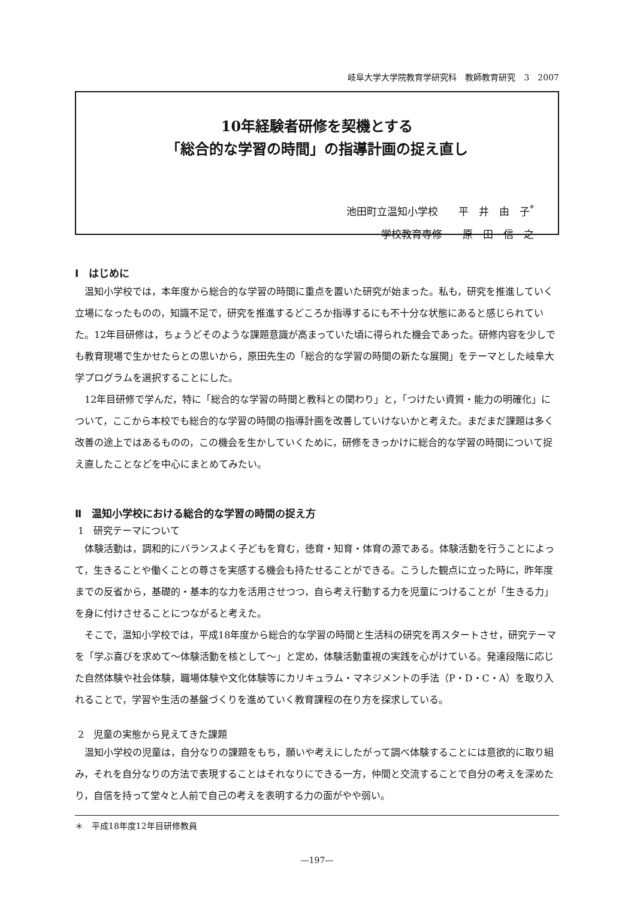岐阜大学大学院教育学研究科　教師教育研究　3　2007
10年経験者研修を契機とする
「総合的な学習の時間」の指導計画の捉え直し
池田町立温知小学校　　平　井　由　子<sup>*</sup>
学校教育専修　　原　田　信　之　
Ⅰ　はじめに
温知小学校では，本年度から総合的な学習の時間に重点を置いた研究が始まった。私も，研究を推進していく立場になったものの，知識不足で，研究を推進するどころか指導するにも不十分な状態にあると感じられていた。12年目研修は，ちょうどそのような課題意識が高まっていた頃に得られた機会であった。研修内容を少しでも教育現場で生かせたらとの思いから，原田先生の「総合的な学習の時間の新たな展開」をテーマとした岐阜大学プログラムを選択することにした。
12年目研修で学んだ，特に「総合的な学習の時間と教科との関わり」と，「つけたい資質・能力の明確化」について，ここから本校でも総合的な学習の時間の指導計画を改善していけないかと考えた。まだまだ課題は多く改善の途上ではあるものの，この機会を生かしていくために，研修をきっかけに総合的な学習の時間について捉え直したことなどを中心にまとめてみたい。
Ⅱ　温知小学校における総合的な学習の時間の捉え方
1　研究テーマについて
体験活動は，調和的にバランスよく子どもを育む，徳育・知育・体育の源である。体験活動を行うことによって，生きることや働くことの尊さを実感する機会も持たせることができる。こうした観点に立った時に，昨年度までの反省から，基礎的・基本的な力を活用させつつ，自ら考え行動する力を児童につけることが「生きる力」を身に付けさせることにつながると考えた。
そこで，温知小学校では，平成18年度から総合的な学習の時間と生活科の研究を再スタートさせ，研究テーマを「学ぶ喜びを求めて～体験活動を核として～」と定め，体験活動重視の実践を心がけている。発達段階に応じた自然体験や社会体験，職場体験や文化体験等にカリキュラム・マネジメントの手法（P・D・C・A）を取り入れることで，学習や生活の基盤づくりを進めていく教育課程の在り方を探求している。
2　児童の実態から見えてきた課題
温知小学校の児童は，自分なりの課題をもち，願いや考えにしたがって調べ体験することには意欲的に取り組み，それを自分なりの方法で表現することはそれなりにできる一方，仲間と交流することで自分の考えを深めたり，自信を持って堂々と人前で自己の考えを表明する力の面がやや弱い。
＊　平成18年度12年目研修教員
―197―